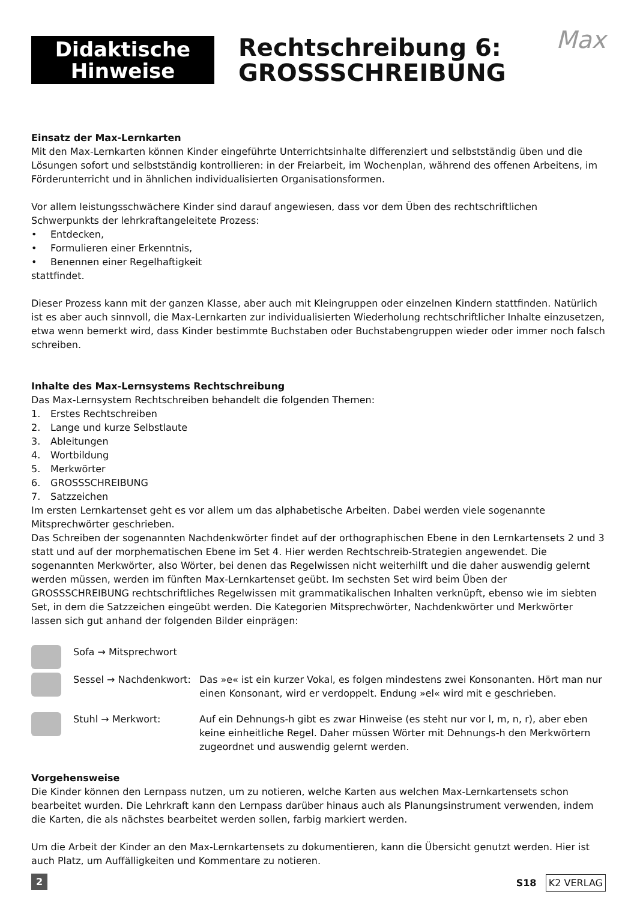Didaktische
Hinweise
Rechtschreibung 6:
GROSSSCHREIBUNG
Max
Einsatz der Max-Lernkarten
Mit den Max-Lernkarten können Kinder eingeführte Unterrichtsinhalte differenziert und selbstständig üben und die Lösungen sofort und selbstständig kontrollieren: in der Freiarbeit, im Wochenplan, während des offenen Arbeitens, im Förderunterricht und in ähnlichen individualisierten Organisationsformen.
Vor allem leistungsschwächere Kinder sind darauf angewiesen, dass vor dem Üben des rechtschriftlichen Schwerpunkts der lehrkraftangeleitete Prozess:
• Entdecken,
• Formulieren einer Erkenntnis,
• Benennen einer Regelhaftigkeit
stattfindet.
Dieser Prozess kann mit der ganzen Klasse, aber auch mit Kleingruppen oder einzelnen Kindern stattfinden. Natürlich ist es aber auch sinnvoll, die Max-Lernkarten zur individualisierten Wiederholung rechtschriftlicher Inhalte einzusetzen, etwa wenn bemerkt wird, dass Kinder bestimmte Buchstaben oder Buchstabengruppen wieder oder immer noch falsch schreiben.
Inhalte des Max-Lernsystems Rechtschreibung
Das Max-Lernsystem Rechtschreiben behandelt die folgenden Themen:
1. Erstes Rechtschreiben
2. Lange und kurze Selbstlaute
3. Ableitungen
4. Wortbildung
5. Merkwörter
6. GROSSSCHREIBUNG
7. Satzzeichen
Im ersten Lernkartenset geht es vor allem um das alphabetische Arbeiten. Dabei werden viele sogenannte Mitsprechwörter geschrieben.
Das Schreiben der sogenannten Nachdenkwörter findet auf der orthographischen Ebene in den Lernkartensets 2 und 3 statt und auf der morphematischen Ebene im Set 4. Hier werden Rechtschreib-Strategien angewendet. Die sogenannten Merkwörter, also Wörter, bei denen das Regelwissen nicht weiterhilft und die daher auswendig gelernt werden müssen, werden im fünften Max-Lernkartenset geübt. Im sechsten Set wird beim Üben der GROSSSCHREIBUNG rechtschriftliches Regelwissen mit grammatikalischen Inhalten verknüpft, ebenso wie im siebten Set, in dem die Satzzeichen eingeübt werden. Die Kategorien Mitsprechwörter, Nachdenkwörter und Merkwörter lassen sich gut anhand der folgenden Bilder einprägen:
Sofa → Mitsprechwort
Sessel → Nachdenkwort:
Das »e« ist ein kurzer Vokal, es folgen mindestens zwei Konsonanten. Hört man nur einen Konsonant, wird er verdoppelt. Endung »el« wird mit e geschrieben.
Stuhl → Merkwort: Auf ein Dehnungs-h gibt es zwar Hinweise (es steht nur vor l, m, n, r), aber eben keine einheitliche Regel. Daher müssen Wörter mit Dehnungs-h den Merkwörtern zugeordnet und auswendig gelernt werden.
Vorgehensweise
Die Kinder können den Lernpass nutzen, um zu notieren, welche Karten aus welchen Max-Lernkartensets schon bearbeitet wurden. Die Lehrkraft kann den Lernpass darüber hinaus auch als Planungsinstrument verwenden, indem die Karten, die als nächstes bearbeitet werden sollen, farbig markiert werden.
Um die Arbeit der Kinder an den Max-Lernkartensets zu dokumentieren, kann die Übersicht genutzt werden. Hier ist auch Platz, um Auffälligkeiten und Kommentare zu notieren.
2 S18 K2 VERLAG